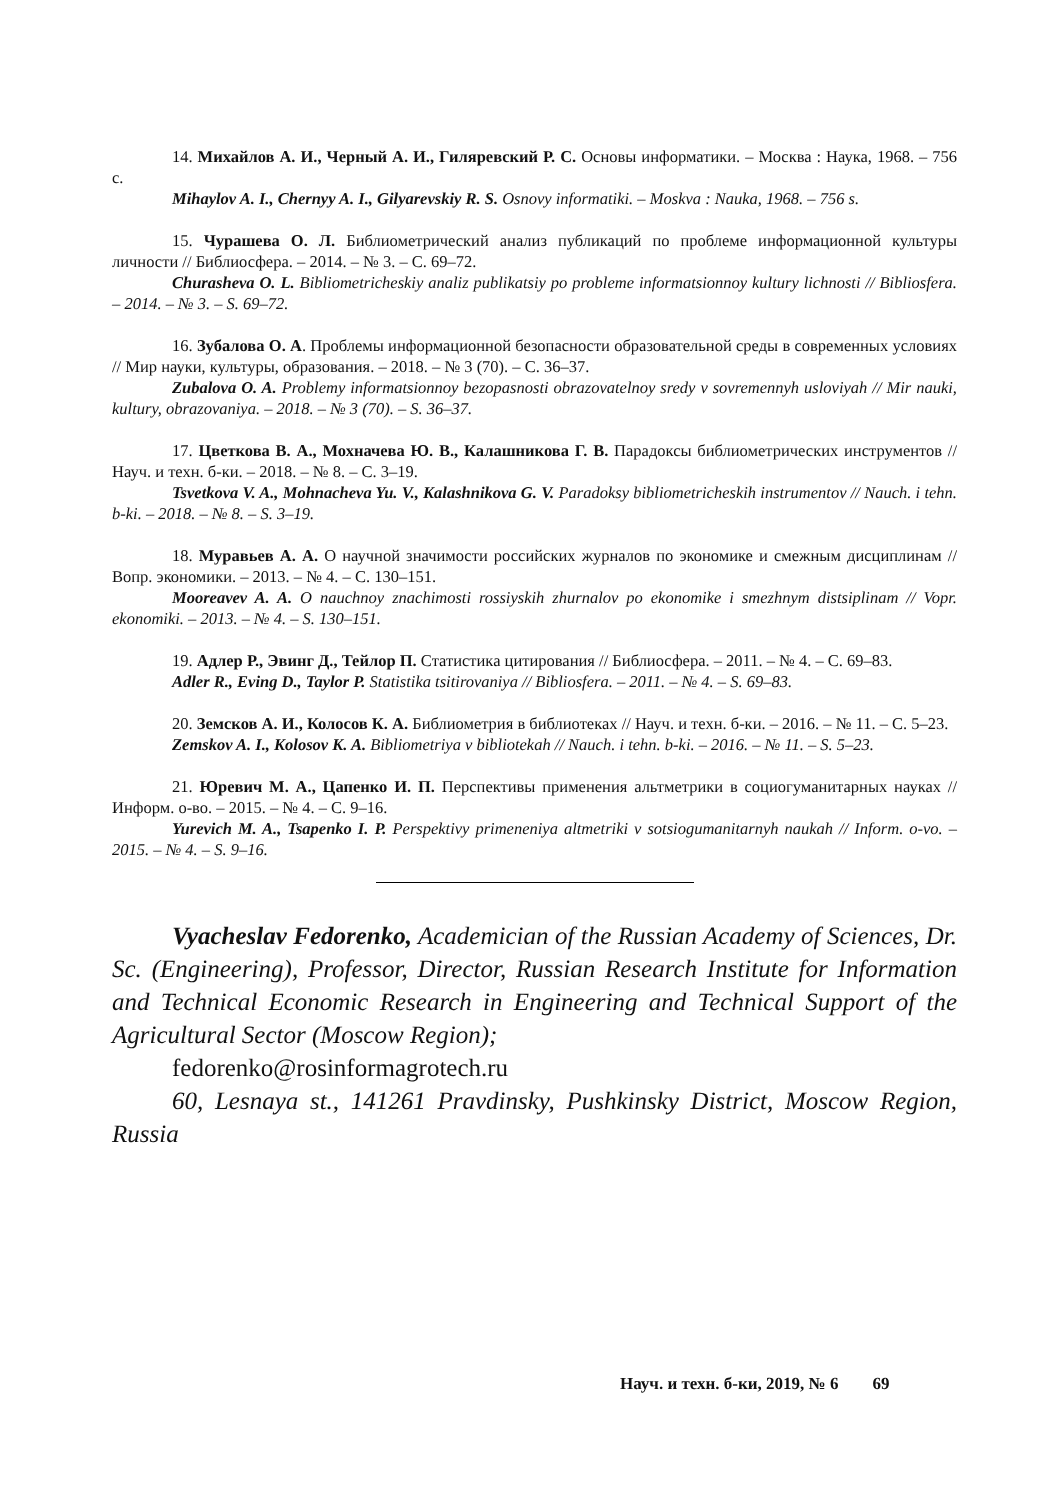14. Михайлов А. И., Черный А. И., Гиляревский Р. С. Основы информатики. – Москва : Наука, 1968. – 756 с.
Mihaylov A. I., Chernyy A. I., Gilyarevskiy R. S. Osnovy informatiki. – Moskva : Nauka, 1968. – 756 s.
15. Чурашева О. Л. Библиометрический анализ публикаций по проблеме информационной культуры личности // Библиосфера. – 2014. – № 3. – С. 69–72.
Churasheva O. L. Bibliometricheskiy analiz publikatsiy po probleme informatsionnoy kultury lichnosti // Bibliosfera. – 2014. – № 3. – S. 69–72.
16. Зубалова О. А. Проблемы информационной безопасности образовательной среды в современных условиях // Мир науки, культуры, образования. – 2018. – № 3 (70). – С. 36–37.
Zubalova O. A. Problemy informatsionnoy bezopasnosti obrazovatelnoy sredy v sovremennyh usloviyah // Mir nauki, kultury, obrazovaniya. – 2018. – № 3 (70). – S. 36–37.
17. Цветкова В. А., Мохначева Ю. В., Калашникова Г. В. Парадоксы библиометрических инструментов // Науч. и техн. б-ки. – 2018. – № 8. – С. 3–19.
Tsvetkova V. A., Mohnacheva Yu. V., Kalashnikova G. V. Paradoksy bibliometricheskih instrumentov // Nauch. i tehn. b-ki. – 2018. – № 8. – S. 3–19.
18. Муравьев А. А. О научной значимости российских журналов по экономике и смежным дисциплинам // Вопр. экономики. – 2013. – № 4. – С. 130–151.
Mooreavev A. A. O nauchnoy znachimosti rossiyskih zhurnalov po ekonomike i smezhnym distsiplinam // Vopr. ekonomiki. – 2013. – № 4. – S. 130–151.
19. Адлер Р., Эвинг Д., Тейлор П. Статистика цитирования // Библиосфера. – 2011. – № 4. – С. 69–83.
Adler R., Eving D., Taylor P. Statistika tsitirovaniya // Bibliosfera. – 2011. – № 4. – S. 69–83.
20. Земсков А. И., Колосов К. А. Библиометрия в библиотеках // Науч. и техн. б-ки. – 2016. – № 11. – С. 5–23.
Zemskov A. I., Kolosov K. A. Bibliometriya v bibliotekah // Nauch. i tehn. b-ki. – 2016. – № 11. – S. 5–23.
21. Юревич М. А., Цапенко И. П. Перспективы применения альтметрики в социогуманитарных науках // Информ. о-во. – 2015. – № 4. – С. 9–16.
Yurevich M. A., Tsapenko I. P. Perspektivy primeneniya altmetriki v sotsiogumanitarnyh naukah // Inform. o-vo. – 2015. – № 4. – S. 9–16.
Vyacheslav Fedorenko, Academician of the Russian Academy of Sciences, Dr. Sc. (Engineering), Professor, Director, Russian Research Institute for Information and Technical Economic Research in Engineering and Technical Support of the Agricultural Sector (Moscow Region);
fedorenko@rosinformagrotech.ru
60, Lesnaya st., 141261 Pravdinsky, Pushkinsky District, Moscow Region, Russia
Науч. и техн. б-ки, 2019, № 6 69